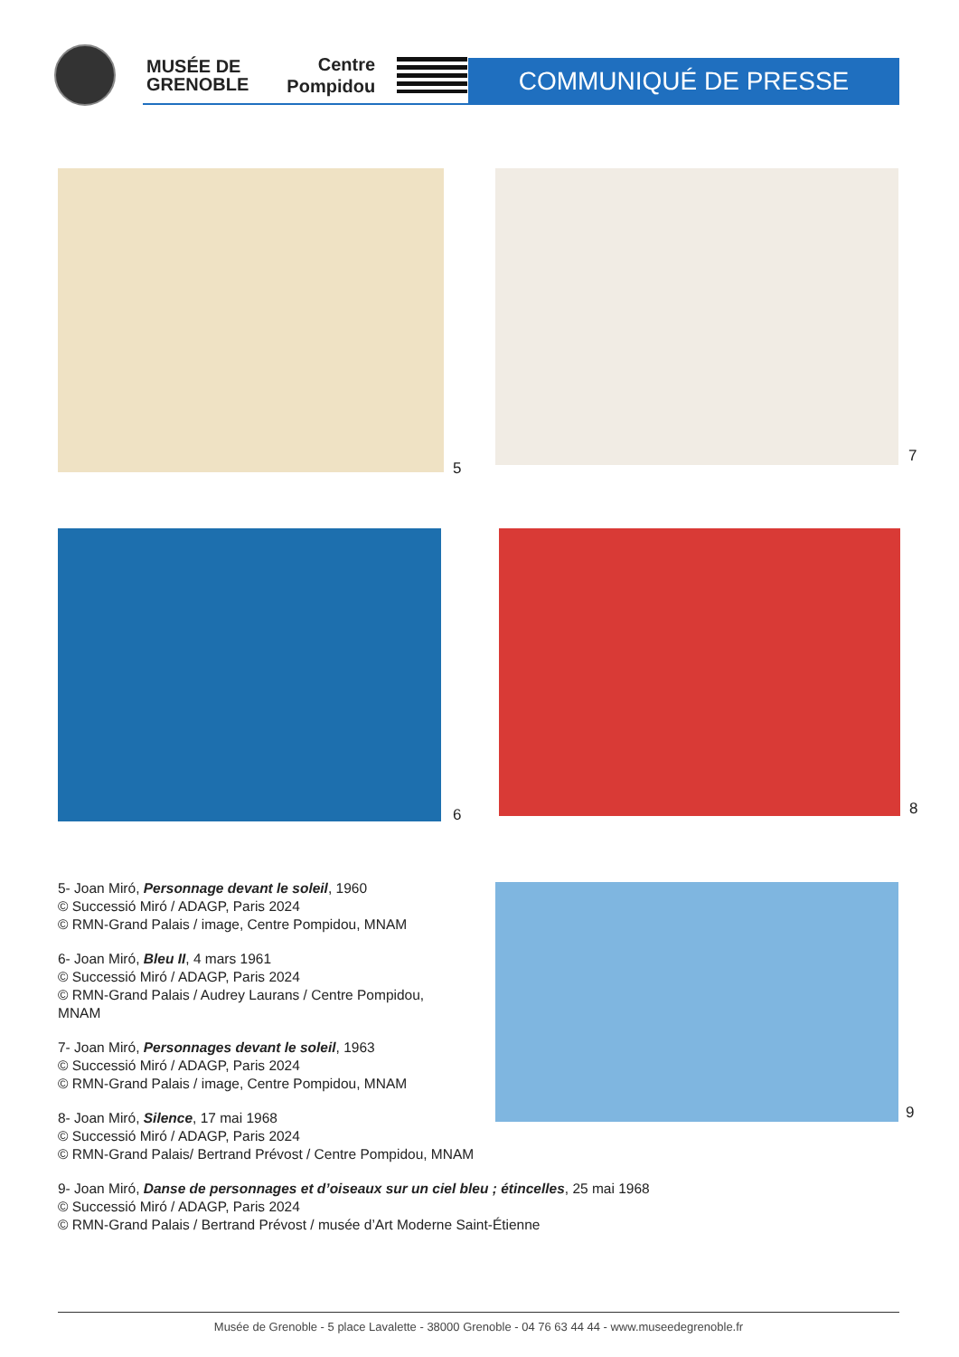MUSÉE DE
GRENOBLE
Centre
Pompidou
COMMUNIQUÉ DE PRESSE
5
7
6 8
9
5- Joan Miró, Personnage devant le soleil, 1960
© Successió Miró / ADAGP, Paris 2024
© RMN-Grand Palais / image, Centre Pompidou, MNAM
6- Joan Miró, Bleu II, 4 mars 1961
© Successió Miró / ADAGP, Paris 2024
© RMN-Grand Palais / Audrey Laurans / Centre Pompidou,
MNAM
7- Joan Miró, Personnages devant le soleil, 1963
© Successió Miró / ADAGP, Paris 2024
© RMN-Grand Palais / image, Centre Pompidou, MNAM
8- Joan Miró, Silence, 17 mai 1968
© Successió Miró / ADAGP, Paris 2024
© RMN-Grand Palais/ Bertrand Prévost / Centre Pompidou, MNAM
9- Joan Miró, Danse de personnages et d’oiseaux sur un ciel bleu ; étincelles, 25 mai 1968
© Successió Miró / ADAGP, Paris 2024
© RMN-Grand Palais / Bertrand Prévost / musée d’Art Moderne Saint-Étienne
Musée de Grenoble - 5 place Lavalette - 38000 Grenoble - 04 76 63 44 44 - www.museedegrenoble.fr